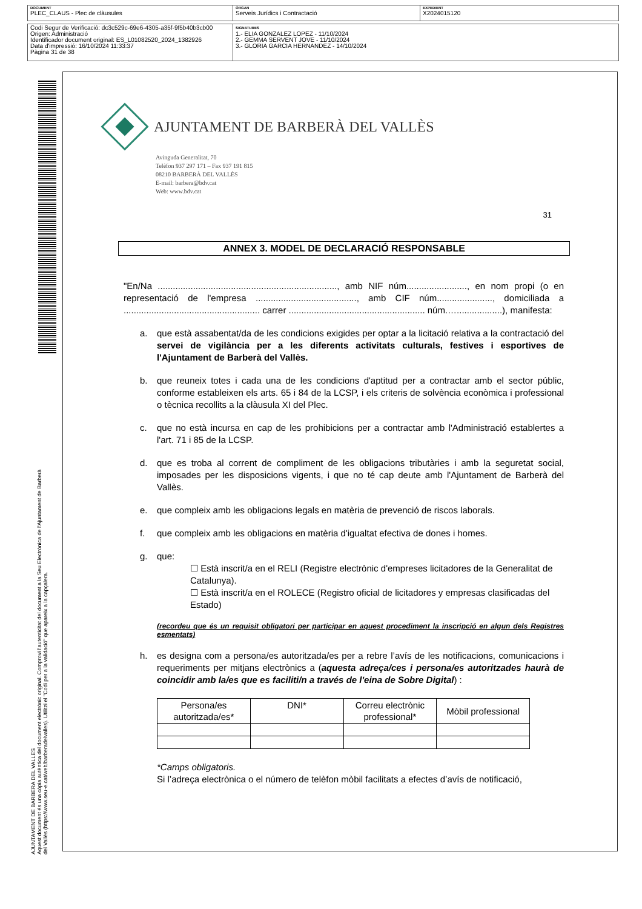DOCUMENT
PLEC_CLAUS - Plec de clàusules
ÒRGAN
Serveis Jurídics i Contractació
EXPEDIENT
X2024015120
Codi Segur de Verificació: dc3c529c-69e6-4305-a35f-9f5b40b3cb00
Origen: Administració
Identificador document original: ES_L01082520_2024_1382926
Data d'impressió: 16/10/2024 11:33:37
Pàgina 31 de 38
SIGNATURES
1.- ELIA GONZALEZ LOPEZ - 11/10/2024
2.- GEMMA SERVENT JOVE - 11/10/2024
3.- GLORIA GARCIA HERNANDEZ - 14/10/2024
AJUNTAMENT DE BARBERA DEL VALLES
Aquest document és una còpia autèntica del document electrònic original. Comprovi l'autenticitat del document a la Seu Electrònica de l'Ajuntament de Barberà del Vallès (https://www.seu-e.cat/web/barberadelvalles). Utilitzi el "Codi per a la validació" que apareix a la capçalera.
AJUNTAMENT DE BARBERÀ DEL VALLÈS
Avinguda Generalitat, 70
Telèfon 937 297 171 – Fax 937 191 815
08210 BARBERÀ DEL VALLÈS
E-mail: barbera@bdv.cat
Web: www.bdv.cat
31
ANNEX 3. MODEL DE DECLARACIÓ RESPONSABLE
"En/Na ......................................................................., amb NIF núm........................, en nom propi (o en representació de l'empresa ........................................, amb CIF núm......................, domiciliada a ...................................................... carrer ...................................................... núm.…..................), manifesta:
a. que està assabentat/da de les condicions exigides per optar a la licitació relativa a la contractació del servei de vigilància per a les diferents activitats culturals, festives i esportives de l'Ajuntament de Barberà del Vallès.
b. que reuneix totes i cada una de les condicions d'aptitud per a contractar amb el sector públic, conforme estableixen els arts. 65 i 84 de la LCSP, i els criteris de solvència econòmica i professional o tècnica recollits a la clàusula XI del Plec.
c. que no està incursa en cap de les prohibicions per a contractar amb l'Administració establertes a l'art. 71 i 85 de la LCSP.
d. que es troba al corrent de compliment de les obligacions tributàries i amb la seguretat social, imposades per les disposicions vigents, i que no té cap deute amb l'Ajuntament de Barberà del Vallès.
e. que compleix amb les obligacions legals en matèria de prevenció de riscos laborals.
f. que compleix amb les obligacions en matèria d'igualtat efectiva de dones i homes.
g. que:
☐ Està inscrit/a en el RELI (Registre electrònic d'empreses licitadores de la Generalitat de Catalunya).
☐ Està inscrit/a en el ROLECE (Registro oficial de licitadores y empresas clasificadas del Estado)
(recordeu que és un requisit obligatori per participar en aquest procediment la inscripció en algun dels Registres esmentats)
h. es designa com a persona/es autoritzada/es per a rebre l’avís de les notificacions, comunicacions i requeriments per mitjans electrònics a (aquesta adreça/ces i persona/es autoritzades haurà de coincidir amb la/es que es faciliti/n a través de l'eina de Sobre Digital) :
| Persona/es autoritzada/es* | DNI* | Correu electrònic professional* | Mòbil professional |
*Camps obligatoris.
Si l’adreça electrònica o el número de telèfon mòbil facilitats a efectes d’avís de notificació,